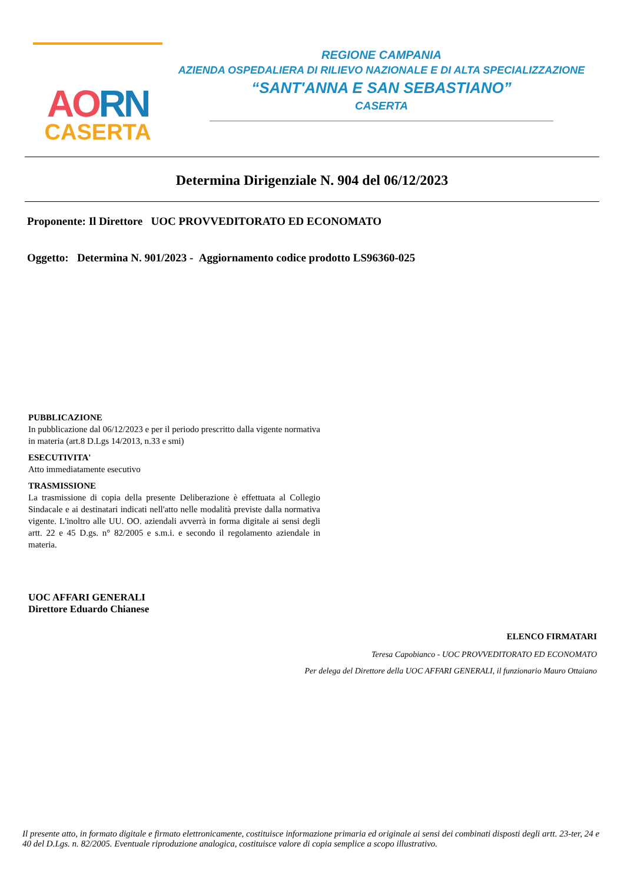AO RN
CASERTA
REGIONE CAMPANIA
AZIENDA OSPEDALIERA DI RILIEVO NAZIONALE E DI ALTA SPECIALIZZAZIONE
“SANT'ANNA E SAN SEBASTIANO”
CASERTA
Determina Dirigenziale N. 904 del 06/12/2023
Proponente: Il Direttore UOC PROVVEDITORATO ED ECONOMATO
Oggetto: Determina N. 901/2023 - Aggiornamento codice prodotto LS96360-025
PUBBLICAZIONE
In pubblicazione dal 06/12/2023 e per il periodo prescritto dalla vigente normativa in materia (art.8 D.Lgs 14/2013, n.33 e smi)
ESECUTIVITA'
Atto immediatamente esecutivo
TRASMISSIONE
La trasmissione di copia della presente Deliberazione è effettuata al Collegio Sindacale e ai destinatari indicati nell'atto nelle modalità previste dalla normativa vigente. L'inoltro alle UU. OO. aziendali avverrà in forma digitale ai sensi degli artt. 22 e 45 D.gs. n° 82/2005 e s.m.i. e secondo il regolamento aziendale in materia.
UOC AFFARI GENERALI
Direttore Eduardo Chianese
ELENCO FIRMATARI
Teresa Capobianco - UOC PROVVEDITORATO ED ECONOMATO
Per delega del Direttore della UOC AFFARI GENERALI, il funzionario Mauro Ottaiano
Il presente atto, in formato digitale e firmato elettronicamente, costituisce informazione primaria ed originale ai sensi dei combinati disposti degli artt. 23-ter, 24 e 40 del D.Lgs. n. 82/2005. Eventuale riproduzione analogica, costituisce valore di copia semplice a scopo illustrativo.